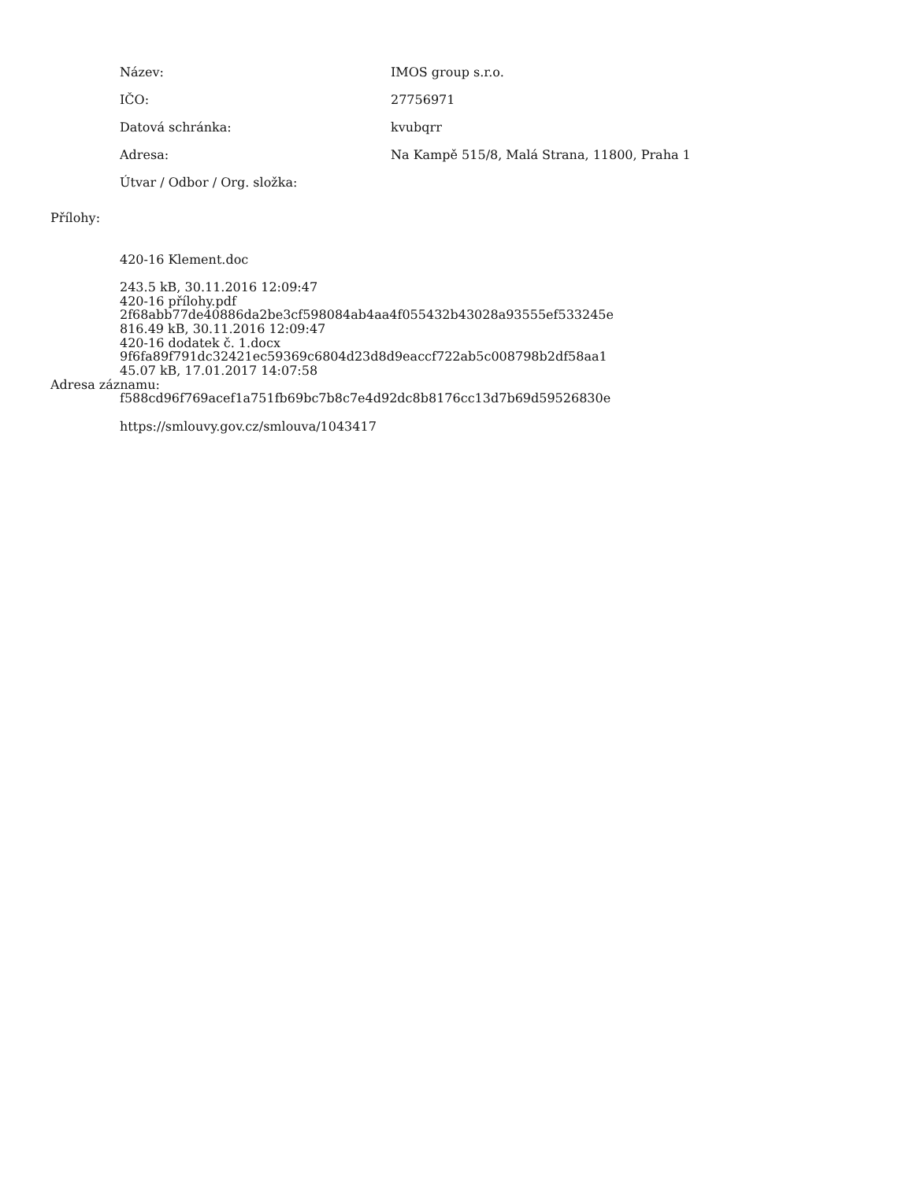| Název: | IMOS group s.r.o. |
| IČO: | 27756971 |
| Datová schránka: | kvubqrr |
| Adresa: | Na Kampě 515/8, Malá Strana, 11800, Praha 1 |
| Útvar / Odbor / Org. složka: | |
Přílohy:
420-16 Klement.doc
243.5 kB, 30.11.2016 12:09:47
2f68abb77de40886da2be3cf598084ab4aa4f055432b43028a93555ef533245e
420-16 přílohy.pdf
816.49 kB, 30.11.2016 12:09:47
9f6fa89f791dc32421ec59369c6804d23d8d9eaccf722ab5c008798b2df58aa1
420-16 dodatek č. 1.docx
45.07 kB, 17.01.2017 14:07:58
f588cd96f769acef1a751fb69bc7b8c7e4d92dc8b8176cc13d7b69d59526830e
Adresa záznamu:
https://smlouvy.gov.cz/smlouva/1043417